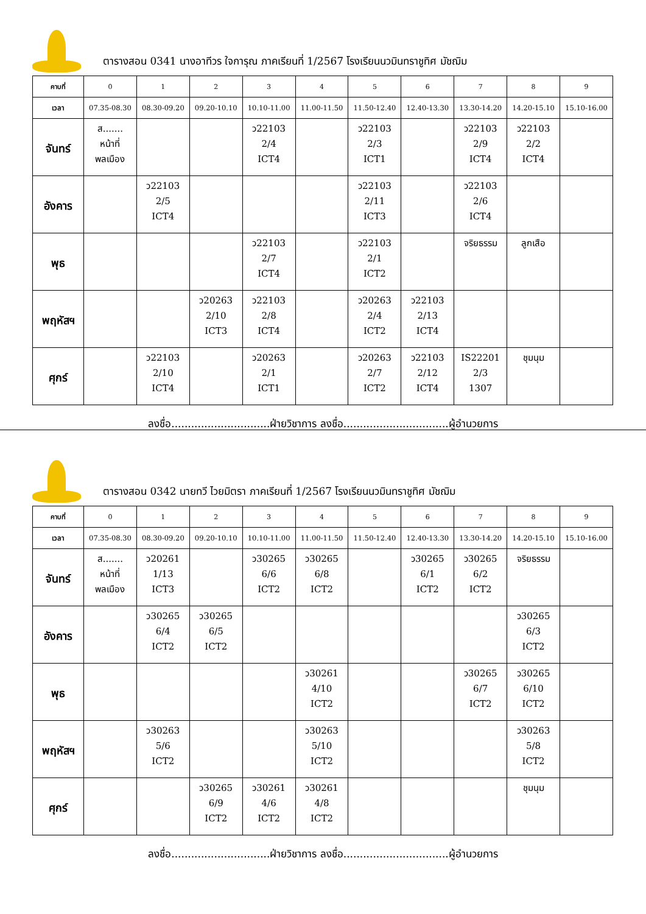ตารางสอน 0341 นางอาทีวร ใจการุณ ภาคเรียนที่ 1/2567 โรงเรียนนวมินทราชูทิศ มัชฌิม
| คาบที่ | 0 | 1 | 2 | 3 | 4 | 5 | 6 | 7 | 8 | 9 |
| เวลา | 07.35-08.30 | 08.30-09.20 | 09.20-10.10 | 10.10-11.00 | 11.00-11.50 | 11.50-12.40 | 12.40-13.30 | 13.30-14.20 | 14.20-15.10 | 15.10-16.00 |
| จันทร์ | ส....... หน้าที่ พลเมือง | | | ว22103 2/4 ICT4 | | ว22103 2/3 ICT1 | | ว22103 2/9 ICT4 | ว22103 2/2 ICT4 | |
| อังคาร | | ว22103 2/5 ICT4 | | | | ว22103 2/11 ICT3 | | ว22103 2/6 ICT4 | | |
| พุธ | | | | ว22103 2/7 ICT4 | | ว22103 2/1 ICT2 | | จริยธรรม | ลูกเสือ | |
| พฤหัสฯ | | | ว20263 2/10 ICT3 | ว22103 2/8 ICT4 | | ว20263 2/4 ICT2 | ว22103 2/13 ICT4 | | | |
| ศุกร์ | | ว22103 2/10 ICT4 | | ว20263 2/1 ICT1 | | ว20263 2/7 ICT2 | ว22103 2/12 ICT4 | IS22201 2/3 1307 | ชุมนุม | |
ลงชื่อ..............................ฝ่ายวิชาการ ลงชื่อ................................ผู้อำนวยการ
ตารางสอน 0342 นายทวี ไวยมิตรา ภาคเรียนที่ 1/2567 โรงเรียนนวมินทราชูทิศ มัชฌิม
| คาบที่ | 0 | 1 | 2 | 3 | 4 | 5 | 6 | 7 | 8 | 9 |
| เวลา | 07.35-08.30 | 08.30-09.20 | 09.20-10.10 | 10.10-11.00 | 11.00-11.50 | 11.50-12.40 | 12.40-13.30 | 13.30-14.20 | 14.20-15.10 | 15.10-16.00 |
| จันทร์ | ส....... หน้าที่ พลเมือง | ว20261 1/13 ICT3 | | ว30265 6/6 ICT2 | ว30265 6/8 ICT2 | | ว30265 6/1 ICT2 | ว30265 6/2 ICT2 | จริยธรรม | |
| อังคาร | | ว30265 6/4 ICT2 | ว30265 6/5 ICT2 | | | | | | ว30265 6/3 ICT2 | |
| พุธ | | | | | ว30261 4/10 ICT2 | | | ว30265 6/7 ICT2 | ว30265 6/10 ICT2 | |
| พฤหัสฯ | | ว30263 5/6 ICT2 | | | ว30263 5/10 ICT2 | | | | ว30263 5/8 ICT2 | |
| ศุกร์ | | | ว30265 6/9 ICT2 | ว30261 4/6 ICT2 | ว30261 4/8 ICT2 | | | | ชุมนุม | |
ลงชื่อ..............................ฝ่ายวิชาการ ลงชื่อ................................ผู้อำนวยการ